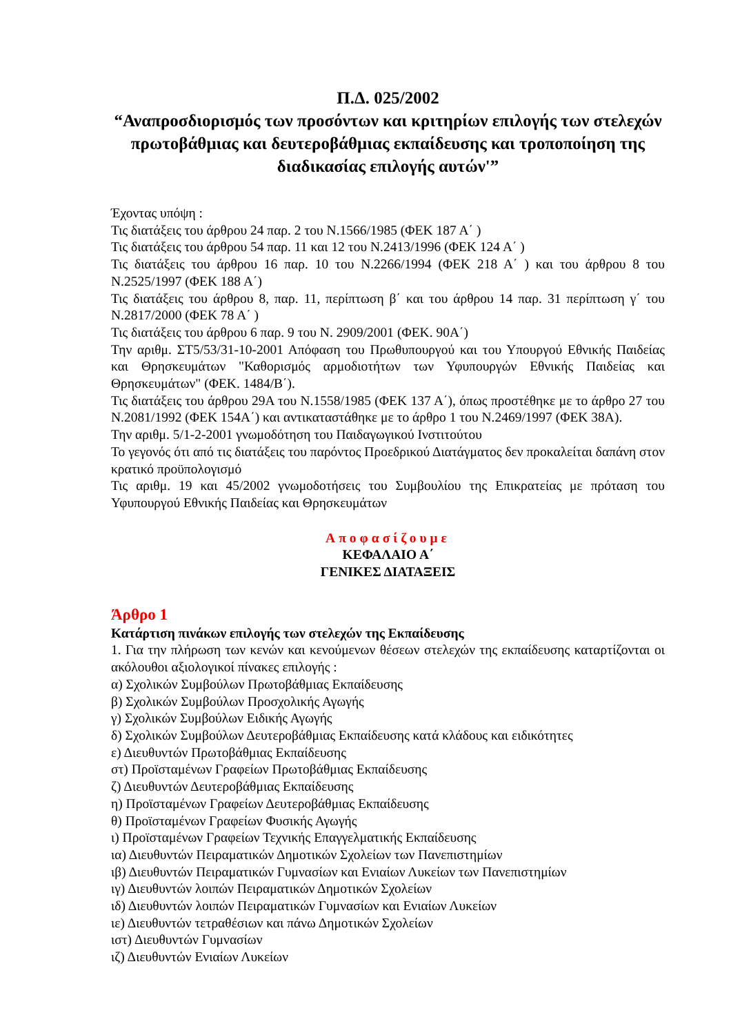Π.Δ. 025/2002
“Αναπροσδιορισμός των προσόντων και κριτηρίων επιλογής των στελεχών πρωτοβάθμιας και δευτεροβάθμιας εκπαίδευσης και τροποποίηση της διαδικασίας επιλογής αυτών'”
Έχοντας υπόψη :
Τις διατάξεις του άρθρου 24 παρ. 2 του Ν.1566/1985 (ΦΕΚ 187 Α΄ )
Τις διατάξεις του άρθρου 54 παρ. 11 και 12 του Ν.2413/1996 (ΦΕΚ 124 Α΄ )
Τις διατάξεις του άρθρου 16 παρ. 10 του Ν.2266/1994 (ΦΕΚ 218 Α΄ ) και του άρθρου 8 του Ν.2525/1997 (ΦΕΚ 188 Α΄)
Τις διατάξεις του άρθρου 8, παρ. 11, περίπτωση β΄ και του άρθρου 14 παρ. 31 περίπτωση γ΄ του Ν.2817/2000 (ΦΕΚ 78 Α΄ )
Τις διατάξεις του άρθρου 6 παρ. 9 του Ν. 2909/2001 (ΦΕΚ. 90Α΄)
Την αριθμ. ΣΤ5/53/31-10-2001 Απόφαση του Πρωθυπουργού και του Υπουργού Εθνικής Παιδείας και Θρησκευμάτων "Καθορισμός αρμοδιοτήτων των Υφυπουργών Εθνικής Παιδείας και Θρησκευμάτων" (ΦΕΚ. 1484/Β΄).
Τις διατάξεις του άρθρου 29Α του Ν.1558/1985 (ΦΕΚ 137 Α΄), όπως προστέθηκε με το άρθρο 27 του Ν.2081/1992 (ΦΕΚ 154Α΄) και αντικαταστάθηκε με το άρθρο 1 του Ν.2469/1997 (ΦΕΚ 38Α).
Την αριθμ. 5/1-2-2001 γνωμοδότηση του Παιδαγωγικού Ινστιτούτου
Το γεγονός ότι από τις διατάξεις του παρόντος Προεδρικού Διατάγματος δεν προκαλείται δαπάνη στον κρατικό προϋπολογισμό
Τις αριθμ. 19 και 45/2002 γνωμοδοτήσεις του Συμβουλίου της Επικρατείας με πρόταση του Υφυπουργού Εθνικής Παιδείας και Θρησκευμάτων
Αποφασίζουμε
ΚΕΦΑΛΑΙΟ Α΄
ΓΕΝΙΚΕΣ ΔΙΑΤΑΞΕΙΣ
Άρθρο 1
Κατάρτιση πινάκων επιλογής των στελεχών της Εκπαίδευσης
1. Για την πλήρωση των κενών και κενούμενων θέσεων στελεχών της εκπαίδευσης καταρτίζονται οι ακόλουθοι αξιολογικοί πίνακες επιλογής :
α) Σχολικών Συμβούλων Πρωτοβάθμιας Εκπαίδευσης
β) Σχολικών Συμβούλων Προσχολικής Αγωγής
γ) Σχολικών Συμβούλων Ειδικής Αγωγής
δ) Σχολικών Συμβούλων Δευτεροβάθμιας Εκπαίδευσης κατά κλάδους και ειδικότητες
ε) Διευθυντών Πρωτοβάθμιας Εκπαίδευσης
στ) Προϊσταμένων Γραφείων Πρωτοβάθμιας Εκπαίδευσης
ζ) Διευθυντών Δευτεροβάθμιας Εκπαίδευσης
η) Προϊσταμένων Γραφείων Δευτεροβάθμιας Εκπαίδευσης
θ) Προϊσταμένων Γραφείων Φυσικής Αγωγής
ι) Προϊσταμένων Γραφείων Τεχνικής Επαγγελματικής Εκπαίδευσης
ια) Διευθυντών Πειραματικών Δημοτικών Σχολείων των Πανεπιστημίων
ιβ) Διευθυντών Πειραματικών Γυμνασίων και Ενιαίων Λυκείων των Πανεπιστημίων
ιγ) Διευθυντών λοιπών Πειραματικών Δημοτικών Σχολείων
ιδ) Διευθυντών λοιπών Πειραματικών Γυμνασίων και Ενιαίων Λυκείων
ιε) Διευθυντών τετραθέσιων και πάνω Δημοτικών Σχολείων
ιστ) Διευθυντών Γυμνασίων
ιζ) Διευθυντών Ενιαίων Λυκείων